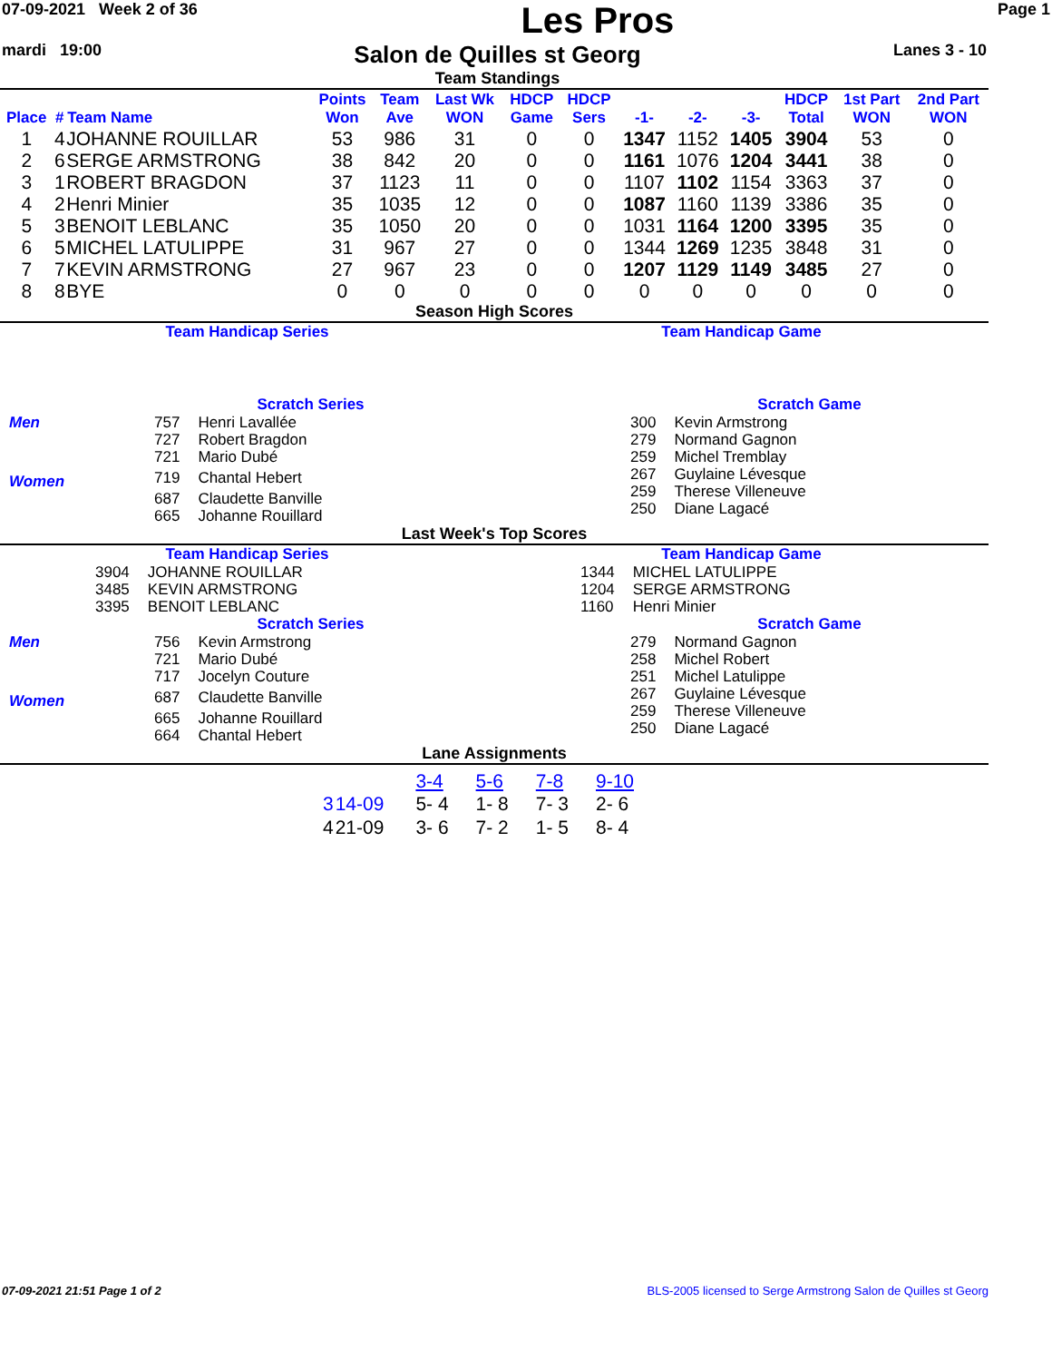07-09-2021 Week 2 of 36
Les Pros
Page 1
mardi 19:00
Salon de Quilles st Georg
Team Standings
Lanes 3 - 10
| Place | # | Team Name | Points Won | Team Ave | Last Wk WON | HDCP Game | HDCP Sers | -1- | -2- | -3- | HDCP Total | 1st Part WON | 2nd Part WON |
| --- | --- | --- | --- | --- | --- | --- | --- | --- | --- | --- | --- | --- | --- |
| 1 | 4 | JOHANNE ROUILLAR | 53 | 986 | 31 | 0 | 0 | 1347 | 1152 | 1405 | 3904 | 53 | 0 |
| 2 | 6 | SERGE ARMSTRONG | 38 | 842 | 20 | 0 | 0 | 1161 | 1076 | 1204 | 3441 | 38 | 0 |
| 3 | 1 | ROBERT BRAGDON | 37 | 1123 | 11 | 0 | 0 | 1107 | 1102 | 1154 | 3363 | 37 | 0 |
| 4 | 2 | Henri Minier | 35 | 1035 | 12 | 0 | 0 | 1087 | 1160 | 1139 | 3386 | 35 | 0 |
| 5 | 3 | BENOIT LEBLANC | 35 | 1050 | 20 | 0 | 0 | 1031 | 1164 | 1200 | 3395 | 35 | 0 |
| 6 | 5 | MICHEL LATULIPPE | 31 | 967 | 27 | 0 | 0 | 1344 | 1269 | 1235 | 3848 | 31 | 0 |
| 7 | 7 | KEVIN ARMSTRONG | 27 | 967 | 23 | 0 | 0 | 1207 | 1129 | 1149 | 3485 | 27 | 0 |
| 8 | 8 | BYE | 0 | 0 | 0 | 0 | 0 | 0 | 0 | 0 | 0 | 0 | 0 |
Season High Scores
Team Handicap Series Team Handicap Game
Scratch Series
| Men | 757 | Henri Lavallée |
| | 727 | Robert Bragdon |
| | 721 | Mario Dubé |
| Women | 719 | Chantal Hebert |
| | 687 | Claudette Banville |
| | 665 | Johanne Rouillard |
Scratch Game
| 300 | Kevin Armstrong |
| 279 | Normand Gagnon |
| 259 | Michel Tremblay |
| 267 | Guylaine Lévesque |
| 259 | Therese Villeneuve |
| 250 | Diane Lagacé |
Last Week's Top Scores
Team Handicap Series
| 3904 | JOHANNE ROUILLAR |
| 3485 | KEVIN ARMSTRONG |
| 3395 | BENOIT LEBLANC |
Team Handicap Game
| 1344 | MICHEL LATULIPPE |
| 1204 | SERGE ARMSTRONG |
| 1160 | Henri Minier |
Scratch Series
| Men | 756 | Kevin Armstrong |
| | 721 | Mario Dubé |
| | 717 | Jocelyn Couture |
| Women | 687 | Claudette Banville |
| | 665 | Johanne Rouillard |
| | 664 | Chantal Hebert |
Scratch Game
| 279 | Normand Gagnon |
| 258 | Michel Robert |
| 251 | Michel Latulippe |
| 267 | Guylaine Lévesque |
| 259 | Therese Villeneuve |
| 250 | Diane Lagacé |
Lane Assignments
| | | 3-4 | 5-6 | 7-8 | 9-10 |
| 3 | 14-09 | 5- 4 | 1- 8 | 7- 3 | 2- 6 |
| 4 | 21-09 | 3- 6 | 7- 2 | 1- 5 | 8- 4 |
07-09-2021 21:51 Page 1 of 2 BLS-2005 licensed to Serge Armstrong Salon de Quilles st Georg